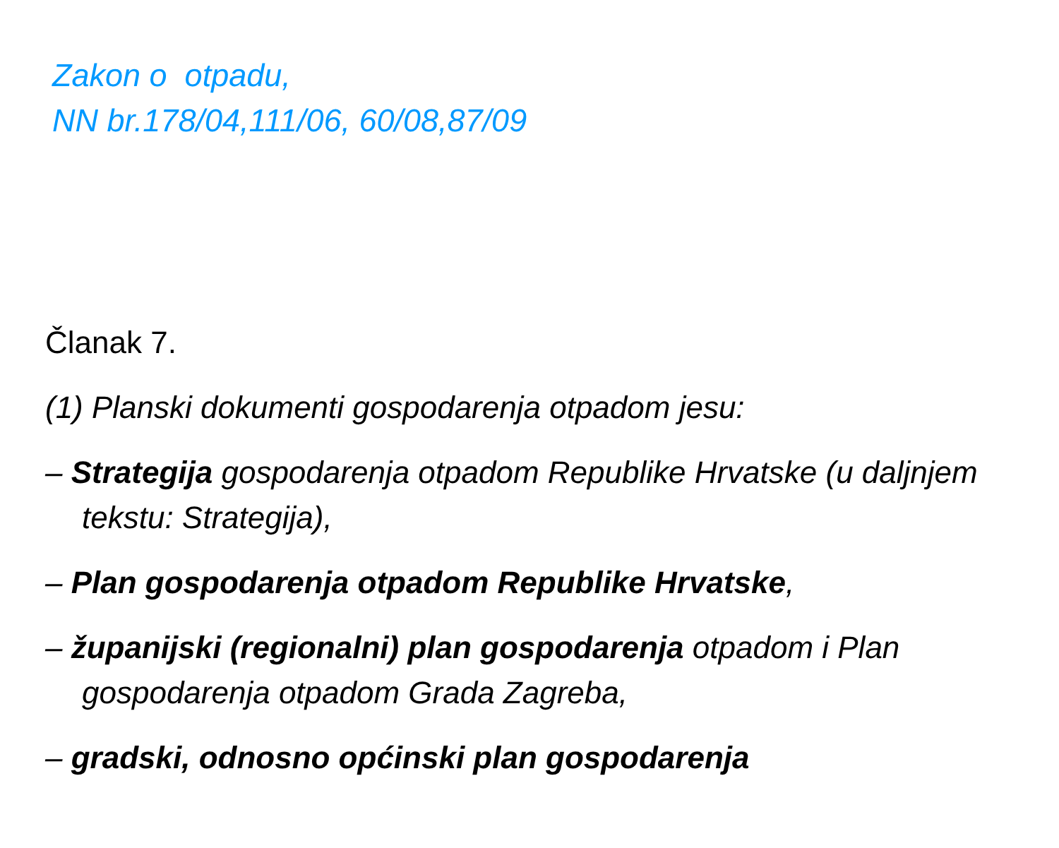Zakon o otpadu,
NN br.178/04,111/06, 60/08,87/09
Članak 7.
(1) Planski dokumenti gospodarenja otpadom jesu:
– Strategija gospodarenja otpadom Republike Hrvatske (u daljnjem tekstu: Strategija),
– Plan gospodarenja otpadom Republike Hrvatske,
– županijski (regionalni) plan gospodarenja otpadom i Plan gospodarenja otpadom Grada Zagreba,
– gradski, odnosno općinski plan gospodarenja